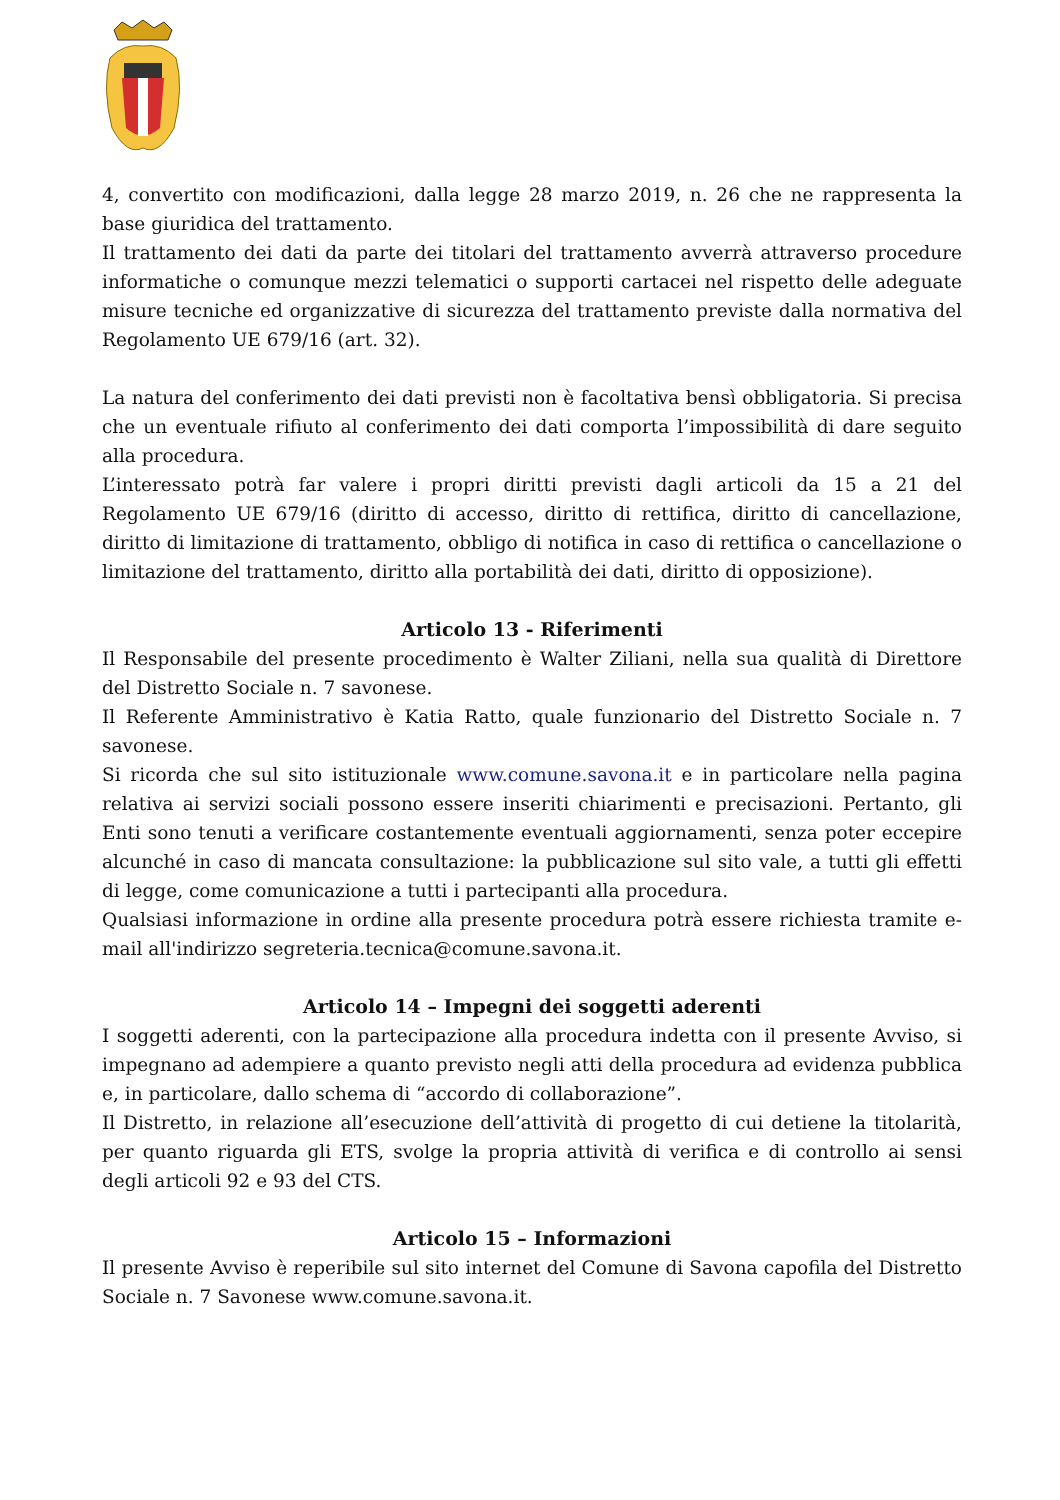4, convertito con modificazioni, dalla legge 28 marzo 2019, n. 26 che ne rappresenta la base giuridica del trattamento.
Il trattamento dei dati da parte dei titolari del trattamento avverrà attraverso procedure informatiche o comunque mezzi telematici o supporti cartacei nel rispetto delle adeguate misure tecniche ed organizzative di sicurezza del trattamento previste dalla normativa del Regolamento UE 679/16 (art. 32).
La natura del conferimento dei dati previsti non è facoltativa bensì obbligatoria. Si precisa che un eventuale rifiuto al conferimento dei dati comporta l’impossibilità di dare seguito alla procedura.
L’interessato potrà far valere i propri diritti previsti dagli articoli da 15 a 21 del Regolamento UE 679/16 (diritto di accesso, diritto di rettifica, diritto di cancellazione, diritto di limitazione di trattamento, obbligo di notifica in caso di rettifica o cancellazione o limitazione del trattamento, diritto alla portabilità dei dati, diritto di opposizione).
Articolo 13 - Riferimenti
Il Responsabile del presente procedimento è Walter Ziliani, nella sua qualità di Direttore del Distretto Sociale n. 7 savonese.
Il Referente Amministrativo è Katia Ratto, quale funzionario del Distretto Sociale n. 7 savonese.
Si ricorda che sul sito istituzionale www.comune.savona.it e in particolare nella pagina relativa ai servizi sociali possono essere inseriti chiarimenti e precisazioni. Pertanto, gli Enti sono tenuti a verificare costantemente eventuali aggiornamenti, senza poter eccepire alcunché in caso di mancata consultazione: la pubblicazione sul sito vale, a tutti gli effetti di legge, come comunicazione a tutti i partecipanti alla procedura.
Qualsiasi informazione in ordine alla presente procedura potrà essere richiesta tramite e-mail all'indirizzo segreteria.tecnica@comune.savona.it.
Articolo 14 – Impegni dei soggetti aderenti
I soggetti aderenti, con la partecipazione alla procedura indetta con il presente Avviso, si impegnano ad adempiere a quanto previsto negli atti della procedura ad evidenza pubblica e, in particolare, dallo schema di “accordo di collaborazione”.
Il Distretto, in relazione all’esecuzione dell’attività di progetto di cui detiene la titolarità, per quanto riguarda gli ETS, svolge la propria attività di verifica e di controllo ai sensi degli articoli 92 e 93 del CTS.
Articolo 15 – Informazioni
Il presente Avviso è reperibile sul sito internet del Comune di Savona capofila del Distretto Sociale n. 7 Savonese www.comune.savona.it.